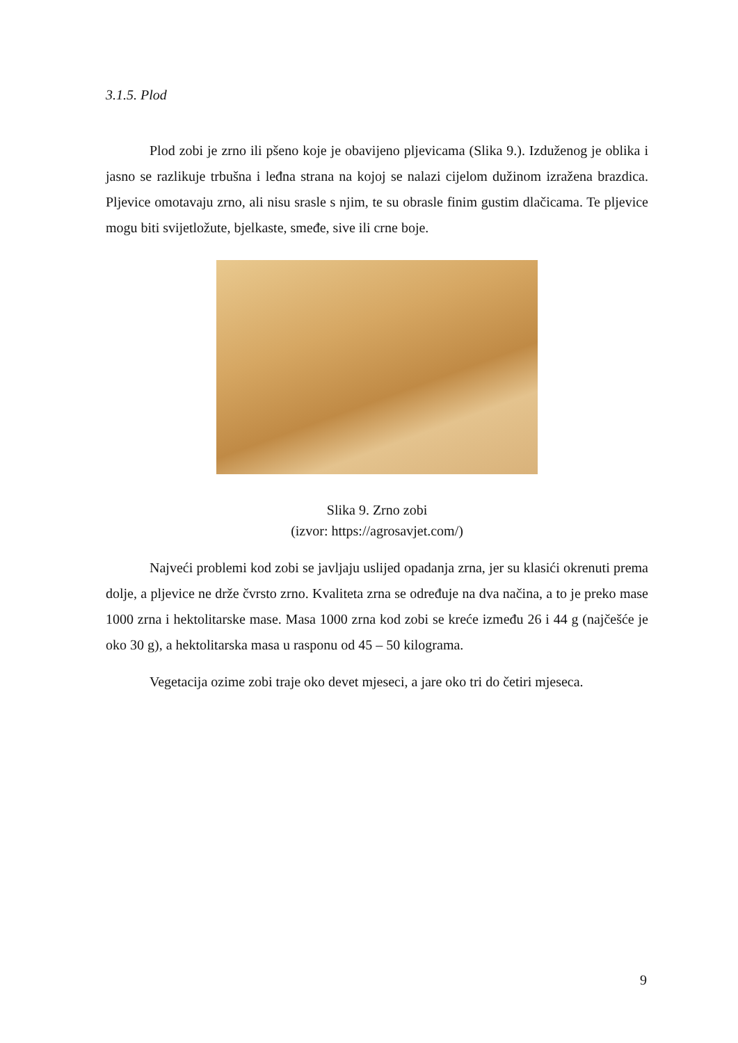3.1.5. Plod
Plod zobi je zrno ili pšeno koje je obavijeno pljevicama (Slika 9.). Izduženog je oblika i jasno se razlikuje trbušna i leđna strana na kojoj se nalazi cijelom dužinom izražena brazdica. Pljevice omotavaju zrno, ali nisu srasle s njim, te su obrasle finim gustim dlačicama. Te pljevice mogu biti svijetložute, bjelkaste, smeđe, sive ili crne boje.
Slika 9. Zrno zobi
(izvor: https://agrosavjet.com/)
Najveći problemi kod zobi se javljaju uslijed opadanja zrna, jer su klasići okrenuti prema dolje, a pljevice ne drže čvrsto zrno. Kvaliteta zrna se određuje na dva načina, a to je preko mase 1000 zrna i hektolitarske mase. Masa 1000 zrna kod zobi se kreće između 26 i 44 g (najčešće je oko 30 g), a hektolitarska masa u rasponu od 45 – 50 kilograma.
Vegetacija ozime zobi traje oko devet mjeseci, a jare oko tri do četiri mjeseca.
9